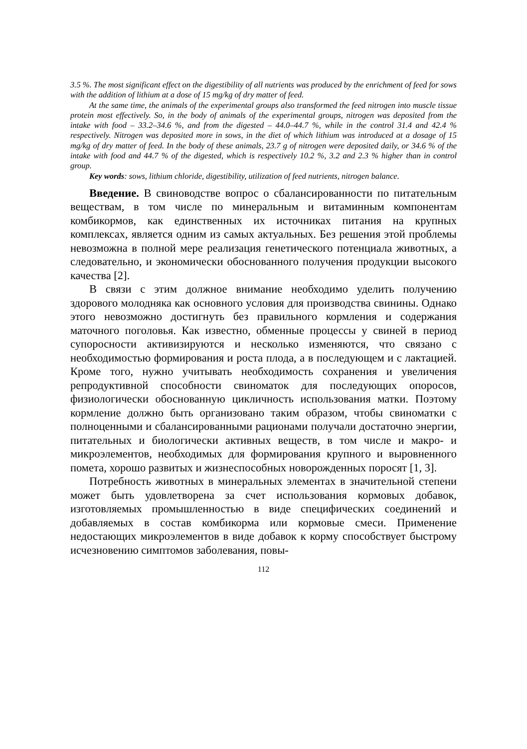3.5 %. The most significant effect on the digestibility of all nutrients was produced by the enrichment of feed for sows with the addition of lithium at a dose of 15 mg/kg of dry matter of feed.
At the same time, the animals of the experimental groups also transformed the feed nitrogen into muscle tissue protein most effectively. So, in the body of animals of the experimental groups, nitrogen was deposited from the intake with food – 33.2–34.6 %, and from the digested – 44.0–44.7 %, while in the control 31.4 and 42.4 % respectively. Nitrogen was deposited more in sows, in the diet of which lithium was introduced at a dosage of 15 mg/kg of dry matter of feed. In the body of these animals, 23.7 g of nitrogen were deposited daily, or 34.6 % of the intake with food and 44.7 % of the digested, which is respectively 10.2 %, 3.2 and 2.3 % higher than in control group.
Key words: sows, lithium chloride, digestibility, utilization of feed nutrients, nitrogen balance.
Введение. В свиноводстве вопрос о сбалансированности по питательным веществам, в том числе по минеральным и витаминным компонентам комбикормов, как единственных их источниках питания на крупных комплексах, является одним из самых актуальных. Без решения этой проблемы невозможна в полной мере реализация генетического потенциала животных, а следовательно, и экономически обоснованного получения продукции высокого качества [2].
В связи с этим должное внимание необходимо уделить получению здорового молодняка как основного условия для производства свинины. Однако этого невозможно достигнуть без правильного кормления и содержания маточного поголовья. Как известно, обменные процессы у свиней в период супоросности активизируются и несколько изменяются, что связано с необходимостью формирования и роста плода, а в последующем и с лактацией. Кроме того, нужно учитывать необходимость сохранения и увеличения репродуктивной способности свиноматок для последующих опоросов, физиологически обоснованную цикличность использования матки. Поэтому кормление должно быть организовано таким образом, чтобы свиноматки с полноценными и сбалансированными рационами получали достаточно энергии, питательных и биологически активных веществ, в том числе и макро- и микроэлементов, необходимых для формирования крупного и выровненного помета, хорошо развитых и жизнеспособных новорожденных поросят [1, 3].
Потребность животных в минеральных элементах в значительной степени может быть удовлетворена за счет использования кормовых добавок, изготовляемых промышленностью в виде специфических соединений и добавляемых в состав комбикорма или кормовые смеси. Применение недостающих микроэлементов в виде добавок к корму способствует быстрому исчезновению симптомов заболевания, повы-
112